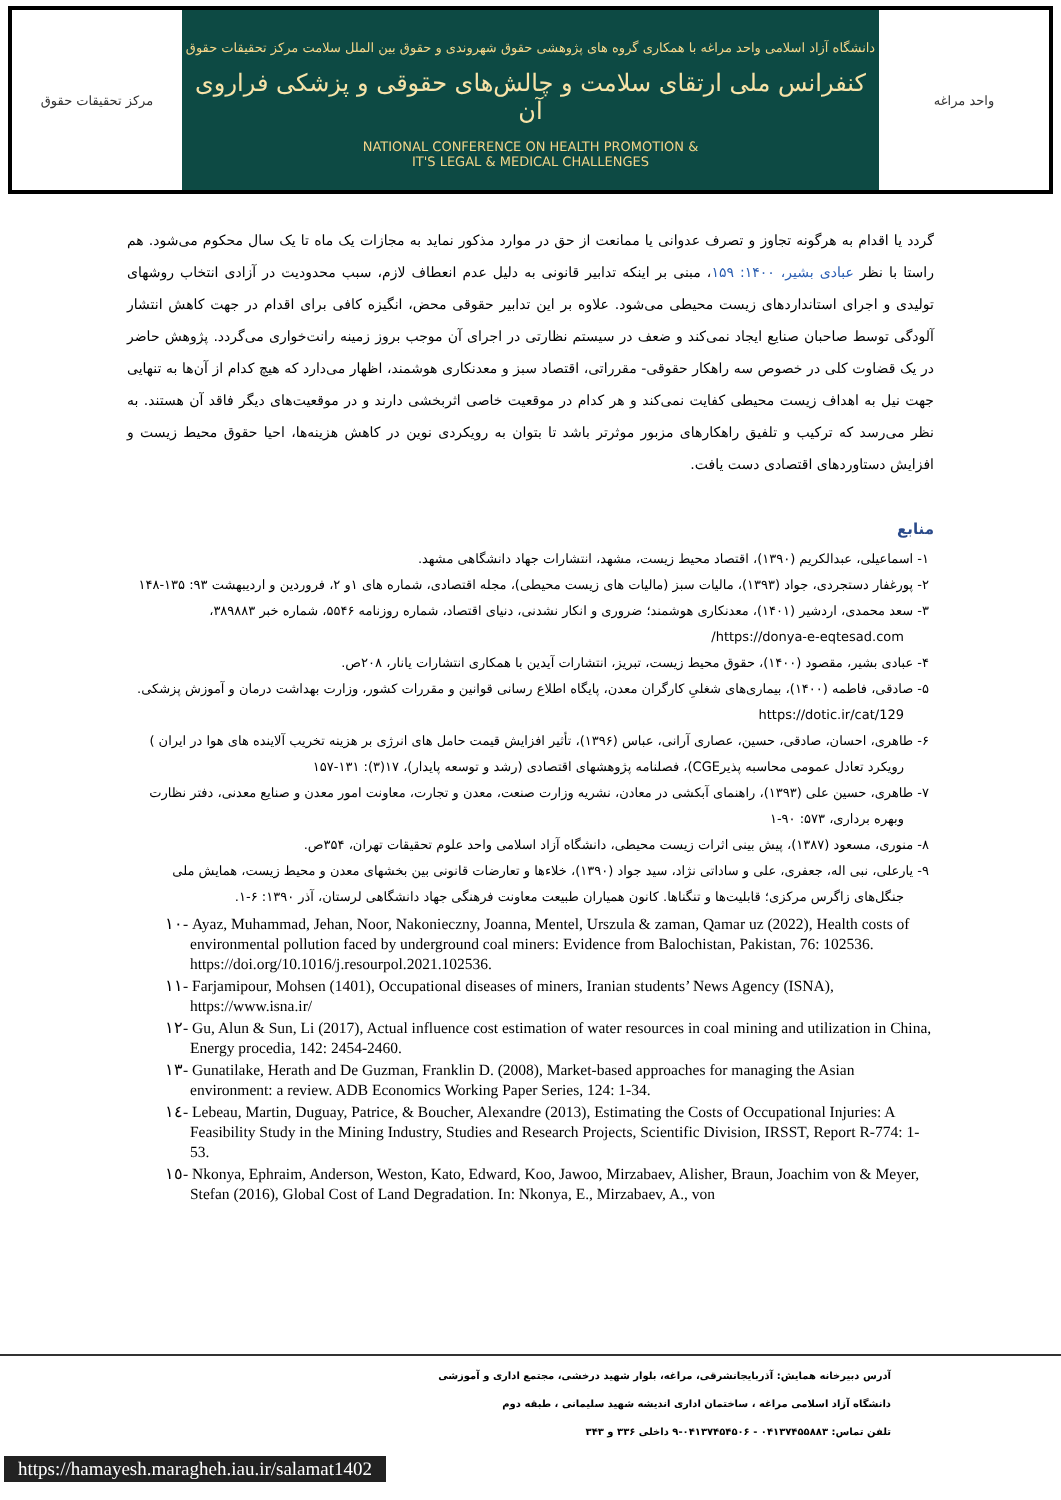مرکز تحقیقات حقوق
دانشگاه آزاد اسلامی واحد مراغه با همکاری گروه های پژوهشی حقوق شهروندی و حقوق بین الملل سلامت مرکز تحقیقات حقوق
کنفرانس ملی ارتقای سلامت و چالش‌های حقوقی و پزشکی فراروی آن
NATIONAL CONFERENCE ON HEALTH PROMOTION &
IT'S LEGAL & MEDICAL CHALLENGES
واحد مراغه
گردد یا اقدام به هرگونه تجاوز و تصرف عدوانی یا ممانعت از حق در موارد مذکور نماید به مجازات یک ماه تا یک سال محکوم می‌شود. هم راستا با نظر عبادی بشیر، ۱۴۰۰: ۱۵۹، مبنی بر اینکه تدابیر قانونی به دلیل عدم انعطاف لازم، سبب محدودیت در آزادی انتخاب روشهای تولیدی و اجرای استانداردهای زیست محیطی می‌شود. علاوه بر این تدابیر حقوقی محض، انگیزه کافی برای اقدام در جهت کاهش انتشار آلودگی توسط صاحبان صنایع ایجاد نمی‌کند و ضعف در سیستم نظارتی در اجرای آن موجب بروز زمینه رانت‌خواری می‌گردد. پژوهش حاضر در یک قضاوت کلی در خصوص سه راهکار حقوقی- مقرراتی، اقتصاد سبز و معدنکاری هوشمند، اظهار می‌دارد که هیچ کدام از آن‌ها به تنهایی جهت نیل به اهداف زیست محیطی کفایت نمی‌کند و هر کدام در موقعیت خاصی اثربخشی دارند و در موقعیت‌های دیگر فاقد آن هستند. به نظر می‌رسد که ترکیب و تلفیق راهکارهای مزبور موثرتر باشد تا بتوان به رویکردی نوین در کاهش هزینه‌ها، احیا حقوق محیط زیست و افزایش دستاوردهای اقتصادی دست یافت.
منابع
۱- اسماعیلی، عبدالکریم (۱۳۹۰)، اقتصاد محیط زیست، مشهد، انتشارات جهاد دانشگاهی مشهد.
۲- پورغفار دستجردی، جواد (۱۳۹۳)، مالیات سبز (مالیات های زیست محیطی)، مجله اقتصادی، شماره های ۱و ۲، فروردین و اردیبهشت ۹۳: ۱۳۵-۱۴۸
۳- سعد محمدی، اردشیر (۱۴۰۱)، معدنکاری هوشمند؛ ضروری و انکار نشدنی، دنیای اقتصاد، شماره روزنامه ۵۵۴۶، شماره خبر ۳۸۹۸۸۳، https://donya-e-eqtesad.com/
۴- عبادی بشیر، مقصود (۱۴۰۰)، حقوق محیط زیست، تبریز، انتشارات آیدین با همکاری انتشارات یانار، ۲۰۸ص.
۵- صادقی، فاطمه (۱۴۰۰)، بیماری‌های شغلیِ کارگران معدن، پایگاه اطلاع رسانی قوانین و مقررات کشور، وزارت بهداشت درمان و آموزش پزشکی. https://dotic.ir/cat/129
۶- طاهری، احسان، صادقی، حسین، عصاری آرانی، عباس (۱۳۹۶)، تأثیر افزایش قیمت حامل های انرژی بر هزینه تخریب آلاینده های هوا در ایران ) رویکرد تعادل عمومی محاسبه پذیرCGE)، فصلنامه پژوهشهای اقتصادی (رشد و توسعه پایدار)، ۱۷(۳): ۱۳۱-۱۵۷
۷- طاهری، حسین علی (۱۳۹۳)، راهنمای آبکشی در معادن، نشریه وزارت صنعت، معدن و تجارت، معاونت امور معدن و صنایع معدنی، دفتر نظارت وبهره برداری، ۵۷۳: ۹۰-۱
۸- منوری، مسعود (۱۳۸۷)، پیش بینی اثرات زیست محیطی، دانشگاه آزاد اسلامی واحد علوم تحقیقات تهران، ۳۵۴ص.
۹- یارعلی، نبی اله، جعفری، علی و ساداتی نژاد، سید جواد (۱۳۹۰)، خلاءها و تعارضات قانونی بین بخشهای معدن و محیط زیست، همایش ملی جنگل‌های زاگرس مرکزی؛ قابلیت‌ها و تنگناها. کانون همیاران طبیعت معاونت فرهنگی جهاد دانشگاهی لرستان، آذر ۱۳۹۰: ۶-۱.
١٠- Ayaz, Muhammad, Jehan, Noor, Nakonieczny, Joanna, Mentel, Urszula & zaman, Qamar uz (2022), Health costs of environmental pollution faced by underground coal miners: Evidence from Balochistan, Pakistan, 76: 102536. https://doi.org/10.1016/j.resourpol.2021.102536.
١١- Farjamipour, Mohsen (1401), Occupational diseases of miners, Iranian students’ News Agency (ISNA), https://www.isna.ir/
١٢- Gu, Alun & Sun, Li (2017), Actual influence cost estimation of water resources in coal mining and utilization in China, Energy procedia, 142: 2454-2460.
١٣- Gunatilake, Herath and De Guzman, Franklin D. (2008), Market-based approaches for managing the Asian environment: a review. ADB Economics Working Paper Series, 124: 1-34.
١٤- Lebeau, Martin, Duguay, Patrice, & Boucher, Alexandre (2013), Estimating the Costs of Occupational Injuries: A Feasibility Study in the Mining Industry, Studies and Research Projects, Scientific Division, IRSST, Report R-774: 1-53.
١٥- Nkonya, Ephraim, Anderson, Weston, Kato, Edward, Koo, Jawoo, Mirzabaev, Alisher, Braun, Joachim von & Meyer, Stefan (2016), Global Cost of Land Degradation. In: Nkonya, E., Mirzabaev, A., von
آدرس دبیرخانه همایش: آذربایجانشرقی، مراغه، بلوار شهید درخشی، مجتمع اداری و آموزشی
دانشگاه آزاد اسلامی مراغه ، ساختمان اداری اندیشه شهید سلیمانی ، طبقه دوم
تلفن تماس: ۰۴۱۳۷۴۵۵۸۸۳ - ۰۴۱۳۷۴۵۴۵۰۶-۹ داخلی ۳۳۶ و ۳۴۳
https://hamayesh.maragheh.iau.ir/salamat1402